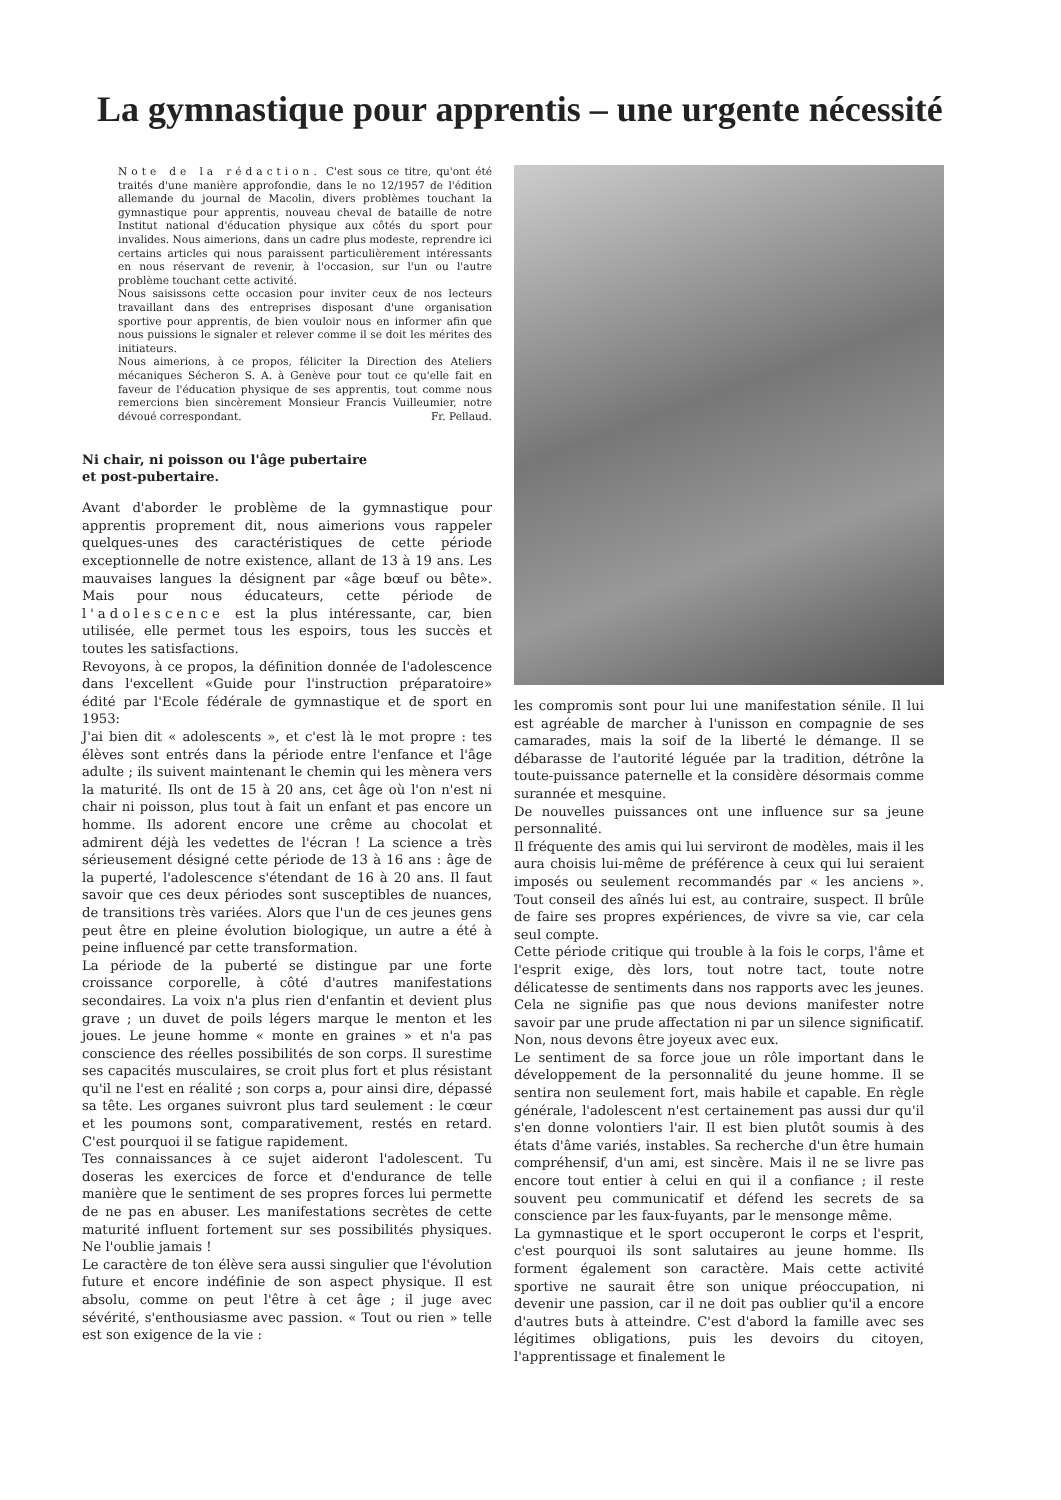La gymnastique pour apprentis – une urgente nécessité
Note de la rédaction. C'est sous ce titre, qu'ont été traités d'une manière approfondie, dans le no 12/1957 de l'édition allemande du journal de Macolin, divers problèmes touchant la gymnastique pour apprentis, nouveau cheval de bataille de notre Institut national d'éducation physique aux côtés du sport pour invalides. Nous aimerions, dans un cadre plus modeste, reprendre ici certains articles qui nous paraissent particulièrement intéressants en nous réservant de revenir, à l'occasion, sur l'un ou l'autre problème touchant cette activité.
Nous saisissons cette occasion pour inviter ceux de nos lecteurs travaillant dans des entreprises disposant d'une organisation sportive pour apprentis, de bien vouloir nous en informer afin que nous puissions le signaler et relever comme il se doit les mérites des initiateurs.
Nous aimerions, à ce propos, féliciter la Direction des Ateliers mécaniques Sécheron S. A. à Genève pour tout ce qu'elle fait en faveur de l'éducation physique de ses apprentis, tout comme nous remercions bien sincèrement Monsieur Francis Vuilleumier, notre dévoué correspondant. Fr. Pellaud.
Ni chair, ni poisson ou l'âge pubertaire
et post-pubertaire.
Avant d'aborder le problème de la gymnastique pour apprentis proprement dit, nous aimerions vous rappeler quelques-unes des caractéristiques de cette période exceptionnelle de notre existence, allant de 13 à 19 ans. Les mauvaises langues la désignent par «âge bœuf ou bête». Mais pour nous éducateurs, cette période de l'adolescence est la plus intéressante, car, bien utilisée, elle permet tous les espoirs, tous les succès et toutes les satisfactions.
Revoyons, à ce propos, la définition donnée de l'adolescence dans l'excellent «Guide pour l'instruction préparatoire» édité par l'Ecole fédérale de gymnastique et de sport en 1953:
J'ai bien dit « adolescents », et c'est là le mot propre : tes élèves sont entrés dans la période entre l'enfance et l'âge adulte ; ils suivent maintenant le chemin qui les mènera vers la maturité. Ils ont de 15 à 20 ans, cet âge où l'on n'est ni chair ni poisson, plus tout à fait un enfant et pas encore un homme. Ils adorent encore une crême au chocolat et admirent déjà les vedettes de l'écran ! La science a très sérieusement désigné cette période de 13 à 16 ans : âge de la puperté, l'adolescence s'étendant de 16 à 20 ans. Il faut savoir que ces deux périodes sont susceptibles de nuances, de transitions très variées. Alors que l'un de ces jeunes gens peut être en pleine évolution biologique, un autre a été à peine influencé par cette transformation.
La période de la puberté se distingue par une forte croissance corporelle, à côté d'autres manifestations secondaires. La voix n'a plus rien d'enfantin et devient plus grave ; un duvet de poils légers marque le menton et les joues. Le jeune homme « monte en graines » et n'a pas conscience des réelles possibilités de son corps. Il surestime ses capacités musculaires, se croit plus fort et plus résistant qu'il ne l'est en réalité ; son corps a, pour ainsi dire, dépassé sa tête. Les organes suivront plus tard seulement : le cœur et les poumons sont, comparativement, restés en retard. C'est pourquoi il se fatigue rapidement.
Tes connaissances à ce sujet aideront l'adolescent. Tu doseras les exercices de force et d'endurance de telle manière que le sentiment de ses propres forces lui permette de ne pas en abuser. Les manifestations secrètes de cette maturité influent fortement sur ses possibilités physiques. Ne l'oublie jamais !
Le caractère de ton élève sera aussi singulier que l'évolution future et encore indéfinie de son aspect physique. Il est absolu, comme on peut l'être à cet âge ; il juge avec sévérité, s'enthousiasme avec passion. « Tout ou rien » telle est son exigence de la vie :
les compromis sont pour lui une manifestation sénile. Il lui est agréable de marcher à l'unisson en compagnie de ses camarades, mais la soif de la liberté le démange. Il se débarasse de l'autorité léguée par la tradition, détrône la toute-puissance paternelle et la considère désormais comme surannée et mesquine.
De nouvelles puissances ont une influence sur sa jeune personnalité.
Il fréquente des amis qui lui serviront de modèles, mais il les aura choisis lui-même de préférence à ceux qui lui seraient imposés ou seulement recommandés par « les anciens ». Tout conseil des aînés lui est, au contraire, suspect. Il brûle de faire ses propres expériences, de vivre sa vie, car cela seul compte.
Cette période critique qui trouble à la fois le corps, l'âme et l'esprit exige, dès lors, tout notre tact, toute notre délicatesse de sentiments dans nos rapports avec les jeunes. Cela ne signifie pas que nous devions manifester notre savoir par une prude affectation ni par un silence significatif. Non, nous devons être joyeux avec eux.
Le sentiment de sa force joue un rôle important dans le développement de la personnalité du jeune homme. Il se sentira non seulement fort, mais habile et capable. En règle générale, l'adolescent n'est certainement pas aussi dur qu'il s'en donne volontiers l'air. Il est bien plutôt soumis à des états d'âme variés, instables. Sa recherche d'un être humain compréhensif, d'un ami, est sincère. Mais il ne se livre pas encore tout entier à celui en qui il a confiance ; il reste souvent peu communicatif et défend les secrets de sa conscience par les faux-fuyants, par le mensonge même.
La gymnastique et le sport occuperont le corps et l'esprit, c'est pourquoi ils sont salutaires au jeune homme. Ils forment également son caractère. Mais cette activité sportive ne saurait être son unique préoccupation, ni devenir une passion, car il ne doit pas oublier qu'il a encore d'autres buts à atteindre. C'est d'abord la famille avec ses légitimes obligations, puis les devoirs du citoyen, l'apprentissage et finalement le